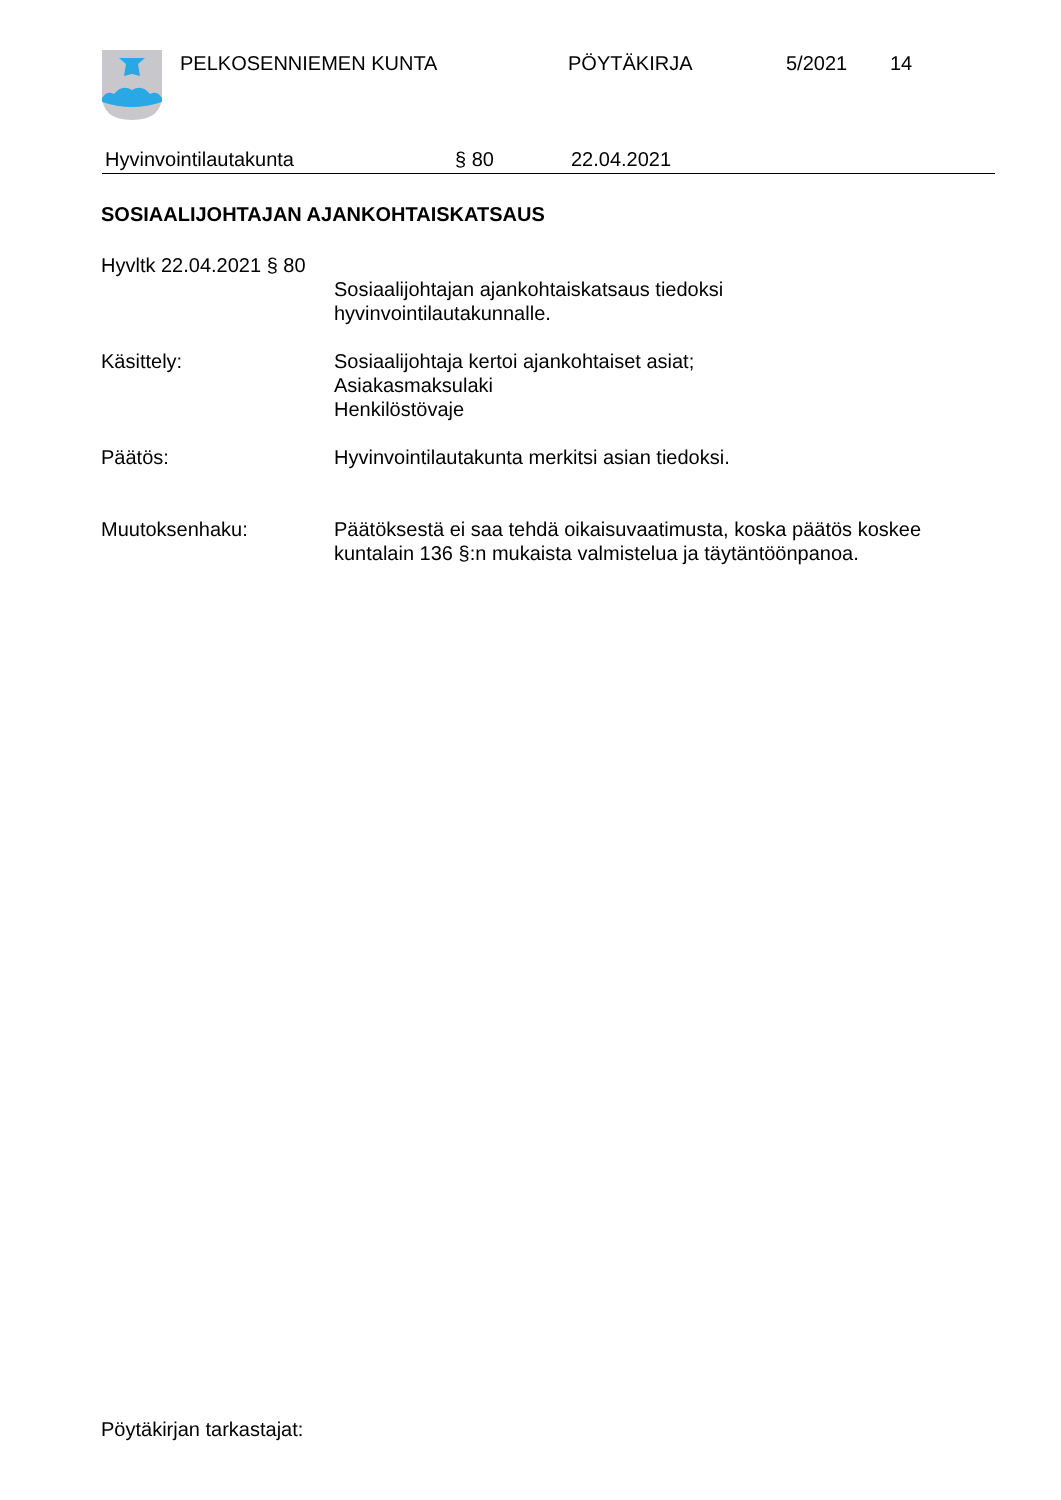PELKOSENNIEMEN KUNTA PÖYTÄKIRJA 5/2021 14
Hyvinvointilautakunta § 80 22.04.2021
SOSIAALIJOHTAJAN AJANKOHTAISKATSAUS
Hyvltk 22.04.2021 § 80
Sosiaalijohtajan ajankohtaiskatsaus tiedoksi
hyvinvointilautakunnalle.
Käsittely: Sosiaalijohtaja kertoi ajankohtaiset asiat;
Asiakasmaksulaki
Henkilöstövaje
Päätös: Hyvinvointilautakunta merkitsi asian tiedoksi.
Muutoksenhaku: Päätöksestä ei saa tehdä oikaisuvaatimusta, koska päätös koskee kuntalain 136 §:n mukaista valmistelua ja täytäntöönpanoa.
Pöytäkirjan tarkastajat: